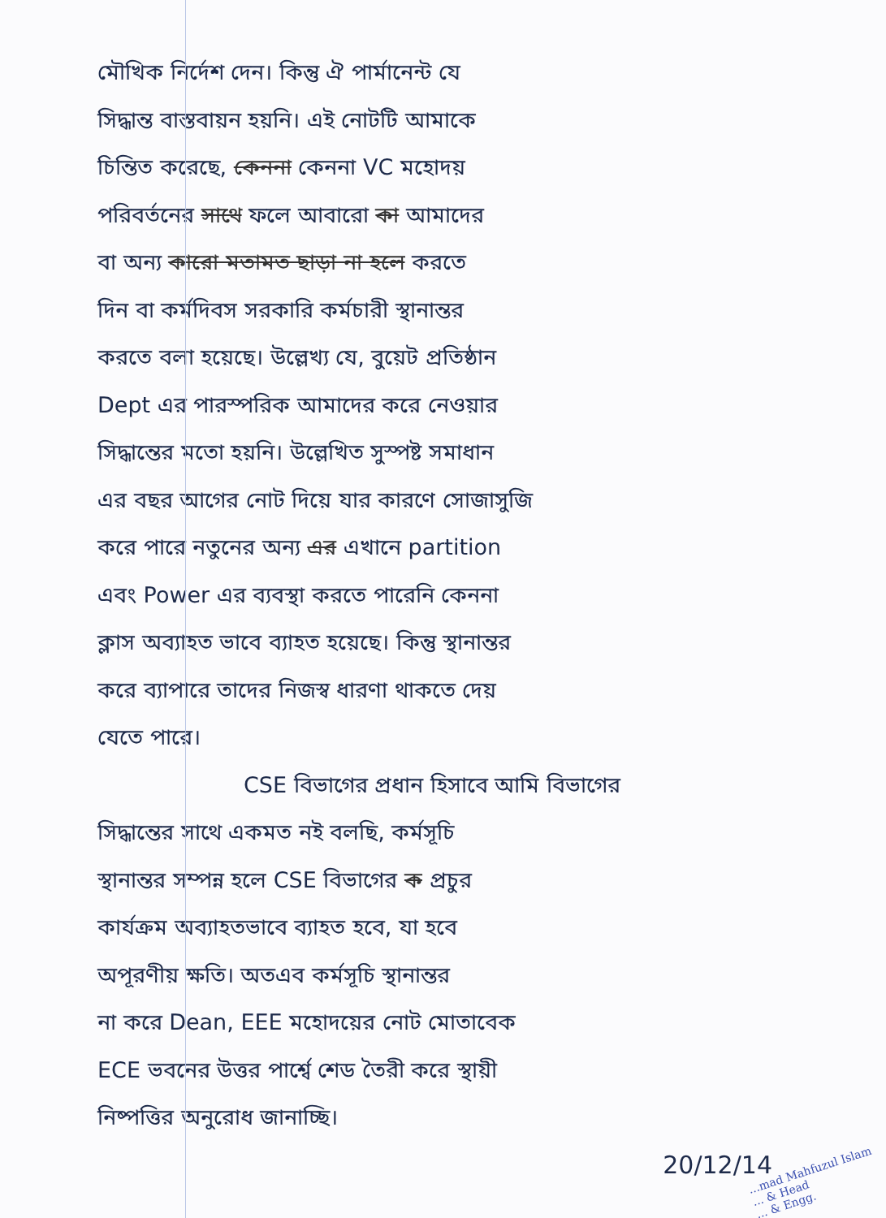মৌখিক নির্দেশ দেন। কিন্তু ঐ পার্মানেন্ট যে
সিদ্ধান্ত বাস্তবায়ন হয়নি। এই নোটটি আমাকে
চিন্তিত করেছে, কেননা কেননা VC মহোদয়
পরিবর্তনের সাথে ফলে আবারো কা আমাদের
বা অন্য কারো মতামত ছাড়া না হলে করতে
দিন বা কর্মদিবস সরকারি কর্মচারী স্থানান্তর
করতে বলা হয়েছে। উল্লেখ্য যে, বুয়েট প্রতিষ্ঠান
Dept এর পারস্পরিক আমাদের করে নেওয়ার
সিদ্ধান্তের মতো হয়নি। উল্লেখিত সুস্পষ্ট সমাধান
এর বছর আগের নোট দিয়ে যার কারণে সোজাসুজি
করে পারে নতুনের অন্য এর এখানে partition
এবং Power এর ব্যবস্থা করতে পারেনি কেননা
ক্লাস অব্যাহত ভাবে ব্যাহত হয়েছে। কিন্তু স্থানান্তর
করে ব্যাপারে তাদের নিজস্ব ধারণা থাকতে দেয়
যেতে পারে।
CSE বিভাগের প্রধান হিসাবে আমি বিভাগের
সিদ্ধান্তের সাথে একমত নই বলছি, কর্মসূচি
স্থানান্তর সম্পন্ন হলে CSE বিভাগের ক প্রচুর
কার্যক্রম অব্যাহতভাবে ব্যাহত হবে, যা হবে
অপূরণীয় ক্ষতি। অতএব কর্মসূচি স্থানান্তর
না করে Dean, EEE মহোদয়ের নোট মোতাবেক
ECE ভবনের উত্তর পার্শ্বে শেড তৈরী করে স্থায়ী
নিষ্পত্তির অনুরোধ জানাচ্ছি।
20/12/14
...mad Mahfuzul Islam
... & Head
... & Engg.